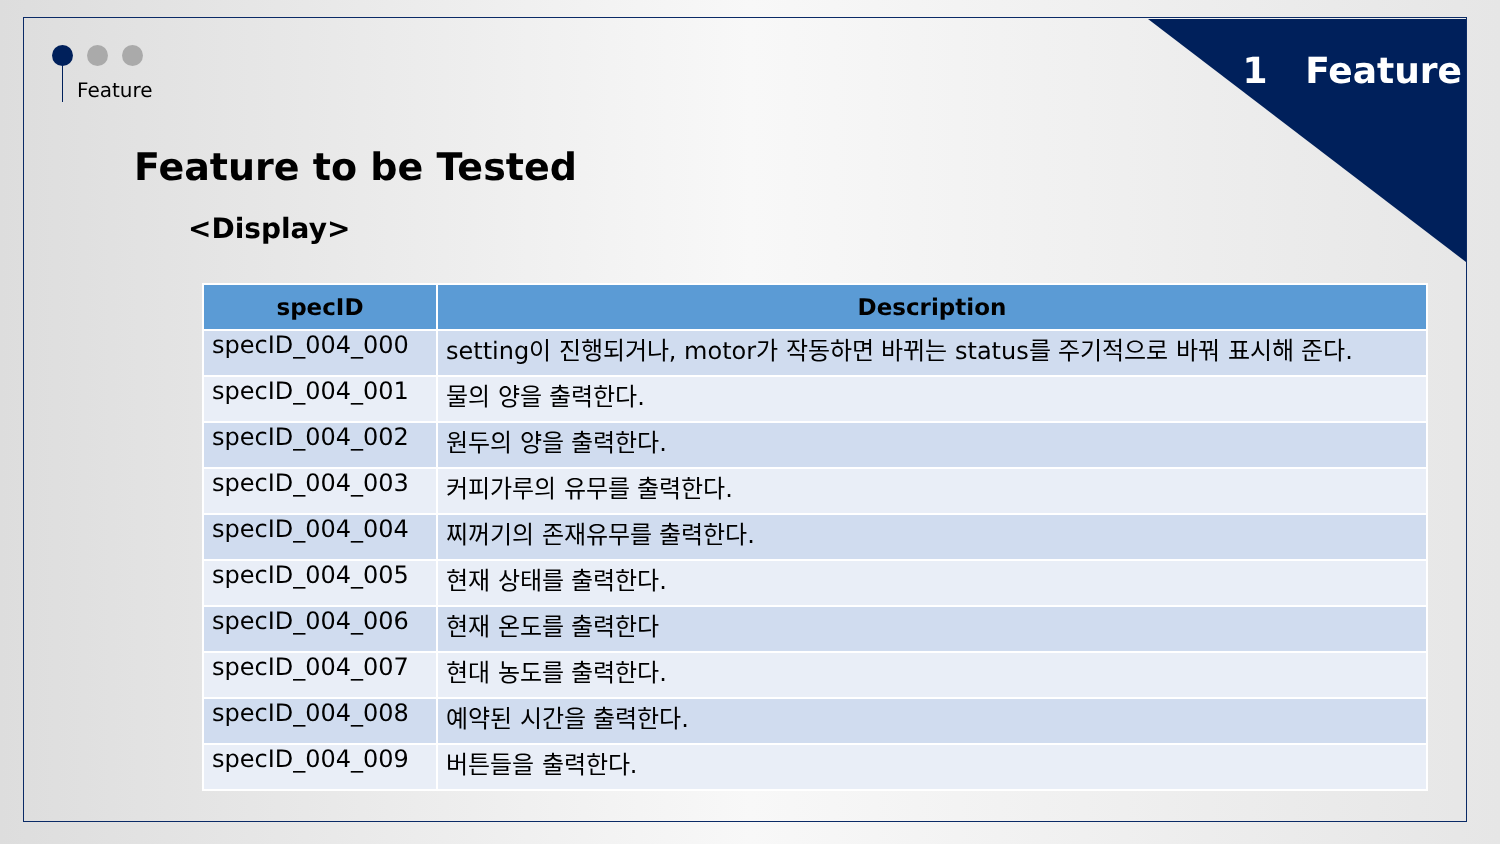1 Feature Feature
Feature to be Tested
<Display>
| specID | Description |
| --- | --- |
| specID_004_000 | setting이 진행되거나, motor가 작동하면 바뀌는 status를 주기적으로 바꿔 표시해 준다. |
| specID_004_001 | 물의 양을 출력한다. |
| specID_004_002 | 원두의 양을 출력한다. |
| specID_004_003 | 커피가루의 유무를 출력한다. |
| specID_004_004 | 찌꺼기의 존재유무를 출력한다. |
| specID_004_005 | 현재 상태를 출력한다. |
| specID_004_006 | 현재 온도를 출력한다 |
| specID_004_007 | 현대 농도를 출력한다. |
| specID_004_008 | 예약된 시간을 출력한다. |
| specID_004_009 | 버튼들을 출력한다. |